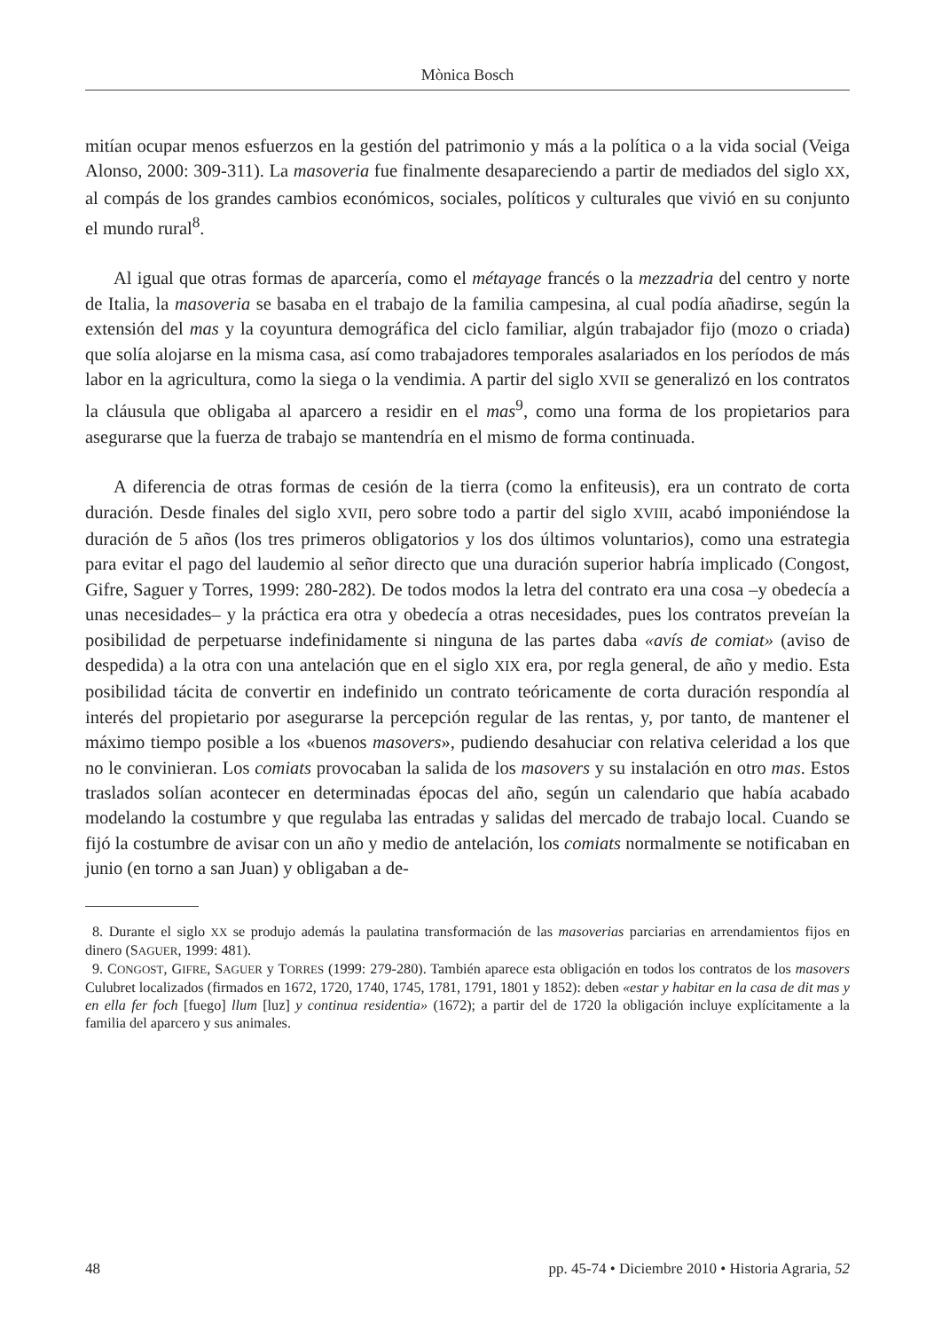Mònica Bosch
mitían ocupar menos esfuerzos en la gestión del patrimonio y más a la política o a la vida social (Veiga Alonso, 2000: 309-311). La masoveria fue finalmente desapareciendo a partir de mediados del siglo XX, al compás de los grandes cambios económicos, sociales, políticos y culturales que vivió en su conjunto el mundo rural<sup>8</sup>.
Al igual que otras formas de aparcería, como el métayage francés o la mezzadria del centro y norte de Italia, la masoveria se basaba en el trabajo de la familia campesina, al cual podía añadirse, según la extensión del mas y la coyuntura demográfica del ciclo familiar, algún trabajador fijo (mozo o criada) que solía alojarse en la misma casa, así como trabajadores temporales asalariados en los períodos de más labor en la agricultura, como la siega o la vendimia. A partir del siglo XVII se generalizó en los contratos la cláusula que obligaba al aparcero a residir en el mas<sup>9</sup>, como una forma de los propietarios para asegurarse que la fuerza de trabajo se mantendría en el mismo de forma continuada.
A diferencia de otras formas de cesión de la tierra (como la enfiteusis), era un contrato de corta duración. Desde finales del siglo XVII, pero sobre todo a partir del siglo XVIII, acabó imponiéndose la duración de 5 años (los tres primeros obligatorios y los dos últimos voluntarios), como una estrategia para evitar el pago del laudemio al señor directo que una duración superior habría implicado (Congost, Gifre, Saguer y Torres, 1999: 280-282). De todos modos la letra del contrato era una cosa –y obedecía a unas necesidades– y la práctica era otra y obedecía a otras necesidades, pues los contratos preveían la posibilidad de perpetuarse indefinidamente si ninguna de las partes daba «avís de comiat» (aviso de despedida) a la otra con una antelación que en el siglo XIX era, por regla general, de año y medio. Esta posibilidad tácita de convertir en indefinido un contrato teóricamente de corta duración respondía al interés del propietario por asegurarse la percepción regular de las rentas, y, por tanto, de mantener el máximo tiempo posible a los «buenos masovers», pudiendo desahuciar con relativa celeridad a los que no le convinieran. Los comiats provocaban la salida de los masovers y su instalación en otro mas. Estos traslados solían acontecer en determinadas épocas del año, según un calendario que había acabado modelando la costumbre y que regulaba las entradas y salidas del mercado de trabajo local. Cuando se fijó la costumbre de avisar con un año y medio de antelación, los comiats normalmente se notificaban en junio (en torno a san Juan) y obligaban a de-
8. Durante el siglo XX se produjo además la paulatina transformación de las masoverias parciarias en arrendamientos fijos en dinero (SAGUER, 1999: 481).
9. CONGOST, GIFRE, SAGUER y TORRES (1999: 279-280). También aparece esta obligación en todos los contratos de los masovers Culubret localizados (firmados en 1672, 1720, 1740, 1745, 1781, 1791, 1801 y 1852): deben «estar y habitar en la casa de dit mas y en ella fer foch [fuego] llum [luz] y continua residentia» (1672); a partir del de 1720 la obligación incluye explícitamente a la familia del aparcero y sus animales.
48 pp. 45-74 • Diciembre 2010 • Historia Agraria, 52